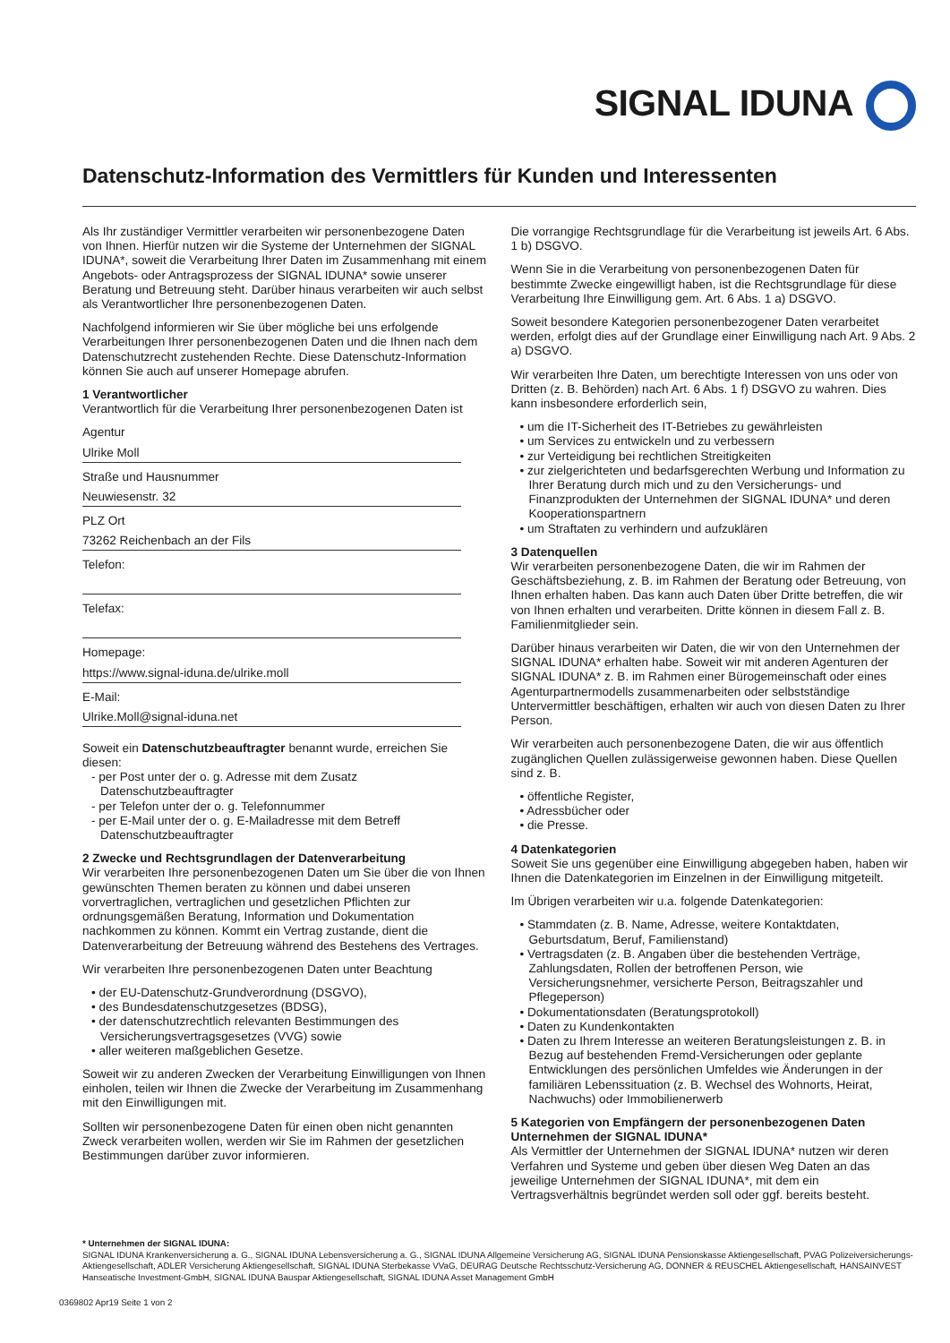SIGNAL IDUNA
Datenschutz-Information des Vermittlers für Kunden und Interessenten
Als Ihr zuständiger Vermittler verarbeiten wir personenbezogene Daten von Ihnen. Hierfür nutzen wir die Systeme der Unternehmen der SIGNAL IDUNA*, soweit die Verarbeitung Ihrer Daten im Zusammenhang mit einem Angebots- oder Antragsprozess der SIGNAL IDUNA* sowie unserer Beratung und Betreuung steht. Darüber hinaus verarbeiten wir auch selbst als Verantwortlicher Ihre personenbezogenen Daten.
Nachfolgend informieren wir Sie über mögliche bei uns erfolgende Verarbeitungen Ihrer personenbezogenen Daten und die Ihnen nach dem Datenschutzrecht zustehenden Rechte. Diese Datenschutz-Information können Sie auch auf unserer Homepage abrufen.
1 Verantwortlicher
Verantwortlich für die Verarbeitung Ihrer personenbezogenen Daten ist
Agentur
Ulrike Moll
Straße und Hausnummer
Neuwiesenstr. 32
PLZ Ort
73262 Reichenbach an der Fils
Telefon:
Telefax:
Homepage:
https://www.signal-iduna.de/ulrike.moll
E-Mail:
Ulrike.Moll@signal-iduna.net
Soweit ein Datenschutzbeauftragter benannt wurde, erreichen Sie diesen:
- per Post unter der o. g. Adresse mit dem Zusatz Datenschutzbeauftragter
- per Telefon unter der o. g. Telefonnummer
- per E-Mail unter der o. g. E-Mailadresse mit dem Betreff Datenschutzbeauftragter
2 Zwecke und Rechtsgrundlagen der Datenverarbeitung
Wir verarbeiten Ihre personenbezogenen Daten um Sie über die von Ihnen gewünschten Themen beraten zu können und dabei unseren vorvertraglichen, vertraglichen und gesetzlichen Pflichten zur ordnungsgemäßen Beratung, Information und Dokumentation nachkommen zu können. Kommt ein Vertrag zustande, dient die Datenverarbeitung der Betreuung während des Bestehens des Vertrages.
Wir verarbeiten Ihre personenbezogenen Daten unter Beachtung
• der EU-Datenschutz-Grundverordnung (DSGVO),
• des Bundesdatenschutzgesetzes (BDSG),
• der datenschutzrechtlich relevanten Bestimmungen des Versicherungsvertragsgesetzes (VVG) sowie
• aller weiteren maßgeblichen Gesetze.
Soweit wir zu anderen Zwecken der Verarbeitung Einwilligungen von Ihnen einholen, teilen wir Ihnen die Zwecke der Verarbeitung im Zusammenhang mit den Einwilligungen mit.
Sollten wir personenbezogene Daten für einen oben nicht genannten Zweck verarbeiten wollen, werden wir Sie im Rahmen der gesetzlichen Bestimmungen darüber zuvor informieren.
Die vorrangige Rechtsgrundlage für die Verarbeitung ist jeweils Art. 6 Abs. 1 b) DSGVO.
Wenn Sie in die Verarbeitung von personenbezogenen Daten für bestimmte Zwecke eingewilligt haben, ist die Rechtsgrundlage für diese Verarbeitung Ihre Einwilligung gem. Art. 6 Abs. 1 a) DSGVO.
Soweit besondere Kategorien personenbezogener Daten verarbeitet werden, erfolgt dies auf der Grundlage einer Einwilligung nach Art. 9 Abs. 2 a) DSGVO.
Wir verarbeiten Ihre Daten, um berechtigte Interessen von uns oder von Dritten (z. B. Behörden) nach Art. 6 Abs. 1 f) DSGVO zu wahren. Dies kann insbesondere erforderlich sein,
• um die IT-Sicherheit des IT-Betriebes zu gewährleisten
• um Services zu entwickeln und zu verbessern
• zur Verteidigung bei rechtlichen Streitigkeiten
• zur zielgerichteten und bedarfsgerechten Werbung und Information zu Ihrer Beratung durch mich und zu den Versicherungs- und Finanzprodukten der Unternehmen der SIGNAL IDUNA* und deren Kooperationspartnern
• um Straftaten zu verhindern und aufzuklären
3 Datenquellen
Wir verarbeiten personenbezogene Daten, die wir im Rahmen der Geschäftsbeziehung, z. B. im Rahmen der Beratung oder Betreuung, von Ihnen erhalten haben. Das kann auch Daten über Dritte betreffen, die wir von Ihnen erhalten und verarbeiten. Dritte können in diesem Fall z. B. Familienmitglieder sein.
Darüber hinaus verarbeiten wir Daten, die wir von den Unternehmen der SIGNAL IDUNA* erhalten habe. Soweit wir mit anderen Agenturen der SIGNAL IDUNA* z. B. im Rahmen einer Bürogemeinschaft oder eines Agenturpartnermodells zusammenarbeiten oder selbstständige Untervermittler beschäftigen, erhalten wir auch von diesen Daten zu Ihrer Person.
Wir verarbeiten auch personenbezogene Daten, die wir aus öffentlich zugänglichen Quellen zulässigerweise gewonnen haben. Diese Quellen sind z. B.
• öffentliche Register,
• Adressbücher oder
• die Presse.
4 Datenkategorien
Soweit Sie uns gegenüber eine Einwilligung abgegeben haben, haben wir Ihnen die Datenkategorien im Einzelnen in der Einwilligung mitgeteilt.
Im Übrigen verarbeiten wir u.a. folgende Datenkategorien:
• Stammdaten (z. B. Name, Adresse, weitere Kontaktdaten, Geburtsdatum, Beruf, Familienstand)
• Vertragsdaten (z. B. Angaben über die bestehenden Verträge, Zahlungsdaten, Rollen der betroffenen Person, wie Versicherungsnehmer, versicherte Person, Beitragszahler und Pflegeperson)
• Dokumentationsdaten (Beratungsprotokoll)
• Daten zu Kundenkontakten
• Daten zu Ihrem Interesse an weiteren Beratungsleistungen z. B. in Bezug auf bestehenden Fremd-Versicherungen oder geplante Entwicklungen des persönlichen Umfeldes wie Änderungen in der familiären Lebenssituation (z. B. Wechsel des Wohnorts, Heirat, Nachwuchs) oder Immobilienerwerb
5 Kategorien von Empfängern der personenbezogenen Daten
Unternehmen der SIGNAL IDUNA*
Als Vermittler der Unternehmen der SIGNAL IDUNA* nutzen wir deren Verfahren und Systeme und geben über diesen Weg Daten an das jeweilige Unternehmen der SIGNAL IDUNA*, mit dem ein Vertragsverhältnis begründet werden soll oder ggf. bereits besteht.
* Unternehmen der SIGNAL IDUNA:
SIGNAL IDUNA Krankenversicherung a. G., SIGNAL IDUNA Lebensversicherung a. G., SIGNAL IDUNA Allgemeine Versicherung AG, SIGNAL IDUNA Pensionskasse Aktiengesellschaft, PVAG Polizeiversicherungs-Aktiengesellschaft, ADLER Versicherung Aktiengesellschaft, SIGNAL IDUNA Sterbekasse VVaG, DEURAG Deutsche Rechtsschutz-Versicherung AG, DONNER & REUSCHEL Aktiengesellschaft, HANSAINVEST Hanseatische Investment-GmbH, SIGNAL IDUNA Bauspar Aktiengesellschaft, SIGNAL IDUNA Asset Management GmbH
0369802 Apr19 Seite 1 von 2